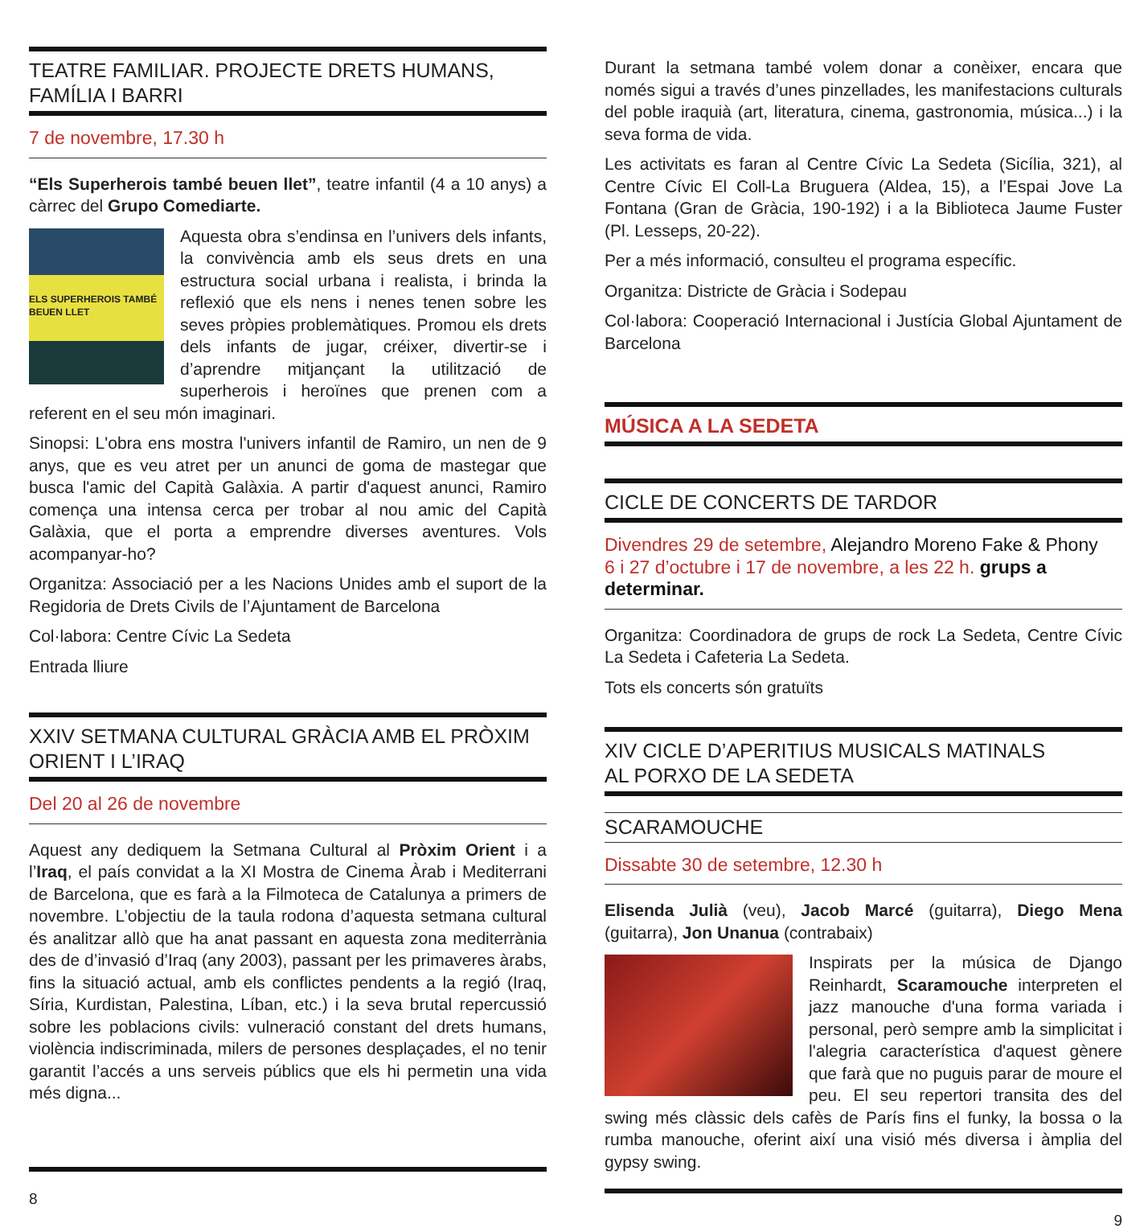TEATRE FAMILIAR. PROJECTE DRETS HUMANS,
FAMÍLIA I BARRI
7 de novembre, 17.30 h
“Els Superherois també beuen llet”, teatre infantil (4 a 10 anys) a càrrec del Grupo Comediarte.
ELS SUPERHEROIS TAMBÉ BEUEN LLET
Aquesta obra s’endinsa en l’univers dels infants, la convivència amb els seus drets en una estructura social urbana i realista, i brinda la reflexió que els nens i nenes tenen sobre les seves pròpies problemàtiques. Promou els drets dels infants de jugar, créixer, divertir-se i d’aprendre mitjançant la utilització de superherois i heroïnes que prenen com a referent en el seu món imaginari.
Sinopsi: L'obra ens mostra l'univers infantil de Ramiro, un nen de 9 anys, que es veu atret per un anunci de goma de mastegar que busca l'amic del Capità Galàxia. A partir d'aquest anunci, Ramiro comença una intensa cerca per trobar al nou amic del Capità Galàxia, que el porta a emprendre diverses aventures. Vols acompanyar-ho?
Organitza: Associació per a les Nacions Unides amb el suport de la Regidoria de Drets Civils de l’Ajuntament de Barcelona
Col·labora: Centre Cívic La Sedeta
Entrada lliure
XXIV SETMANA CULTURAL GRÀCIA AMB EL PRÒXIM
ORIENT I L’IRAQ
Del 20 al 26 de novembre
Aquest any dediquem la Setmana Cultural al Pròxim Orient i a l’Iraq, el país convidat a la XI Mostra de Cinema Àrab i Mediterrani de Barcelona, que es farà a la Filmoteca de Catalunya a primers de novembre. L’objectiu de la taula rodona d’aquesta setmana cultural és analitzar allò que ha anat passant en aquesta zona mediterrània des de d’invasió d’Iraq (any 2003), passant per les primaveres àrabs, fins la situació actual, amb els conflictes pendents a la regió (Iraq, Síria, Kurdistan, Palestina, Líban, etc.) i la seva brutal repercussió sobre les poblacions civils: vulneració constant del drets humans, violència indiscriminada, milers de persones desplaçades, el no tenir garantit l’accés a uns serveis públics que els hi permetin una vida més digna...
8
Durant la setmana també volem donar a conèixer, encara que només sigui a través d’unes pinzellades, les manifestacions culturals del poble iraquià (art, literatura, cinema, gastronomia, música...) i la seva forma de vida.
Les activitats es faran al Centre Cívic La Sedeta (Sicília, 321), al Centre Cívic El Coll-La Bruguera (Aldea, 15), a l’Espai Jove La Fontana (Gran de Gràcia, 190-192) i a la Biblioteca Jaume Fuster (Pl. Lesseps, 20-22).
Per a més informació, consulteu el programa específic.
Organitza: Districte de Gràcia i Sodepau
Col·labora: Cooperació Internacional i Justícia Global Ajuntament de Barcelona
MÚSICA A LA SEDETA
CICLE DE CONCERTS DE TARDOR
Divendres 29 de setembre, Alejandro Moreno Fake & Phony
6 i 27 d’octubre i 17 de novembre, a les 22 h. grups a determinar.
Organitza: Coordinadora de grups de rock La Sedeta, Centre Cívic La Sedeta i Cafeteria La Sedeta.
Tots els concerts són gratuïts
XIV CICLE D’APERITIUS MUSICALS MATINALS
AL PORXO DE LA SEDETA
SCARAMOUCHE
Dissabte 30 de setembre, 12.30 h
Elisenda Julià (veu), Jacob Marcé (guitarra), Diego Mena (guitarra), Jon Unanua (contrabaix)
Inspirats per la música de Django Reinhardt, Scaramouche interpreten el jazz manouche d'una forma variada i personal, però sempre amb la simplicitat i l'alegria característica d'aquest gènere que farà que no puguis parar de moure el peu. El seu repertori transita des del swing més clàssic dels cafès de París fins el funky, la bossa o la rumba manouche, oferint així una visió més diversa i àmplia del gypsy swing.
9